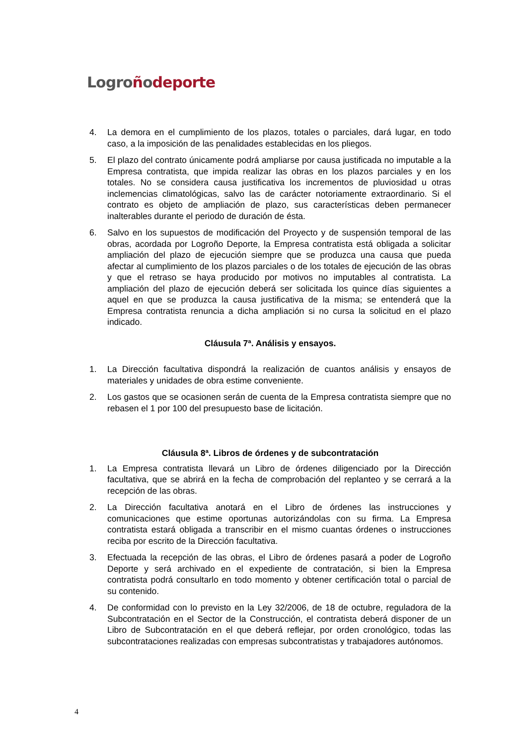Logro ñodeporte
4. La demora en el cumplimiento de los plazos, totales o parciales, dará lugar, en todo caso, a la imposición de las penalidades establecidas en los pliegos.
5. El plazo del contrato únicamente podrá ampliarse por causa justificada no imputable a la Empresa contratista, que impida realizar las obras en los plazos parciales y en los totales. No se considera causa justificativa los incrementos de pluviosidad u otras inclemencias climatológicas, salvo las de carácter notoriamente extraordinario. Si el contrato es objeto de ampliación de plazo, sus características deben permanecer inalterables durante el periodo de duración de ésta.
6. Salvo en los supuestos de modificación del Proyecto y de suspensión temporal de las obras, acordada por Logroño Deporte, la Empresa contratista está obligada a solicitar ampliación del plazo de ejecución siempre que se produzca una causa que pueda afectar al cumplimiento de los plazos parciales o de los totales de ejecución de las obras y que el retraso se haya producido por motivos no imputables al contratista. La ampliación del plazo de ejecución deberá ser solicitada los quince días siguientes a aquel en que se produzca la causa justificativa de la misma; se entenderá que la Empresa contratista renuncia a dicha ampliación si no cursa la solicitud en el plazo indicado.
Cláusula 7ª. Análisis y ensayos.
1. La Dirección facultativa dispondrá la realización de cuantos análisis y ensayos de materiales y unidades de obra estime conveniente.
2. Los gastos que se ocasionen serán de cuenta de la Empresa contratista siempre que no rebasen el 1 por 100 del presupuesto base de licitación.
Cláusula 8ª. Libros de órdenes y de subcontratación
1. La Empresa contratista llevará un Libro de órdenes diligenciado por la Dirección facultativa, que se abrirá en la fecha de comprobación del replanteo y se cerrará a la recepción de las obras.
2. La Dirección facultativa anotará en el Libro de órdenes las instrucciones y comunicaciones que estime oportunas autorizándolas con su firma. La Empresa contratista estará obligada a transcribir en el mismo cuantas órdenes o instrucciones reciba por escrito de la Dirección facultativa.
3. Efectuada la recepción de las obras, el Libro de órdenes pasará a poder de Logroño Deporte y será archivado en el expediente de contratación, si bien la Empresa contratista podrá consultarlo en todo momento y obtener certificación total o parcial de su contenido.
4. De conformidad con lo previsto en la Ley 32/2006, de 18 de octubre, reguladora de la Subcontratación en el Sector de la Construcción, el contratista deberá disponer de un Libro de Subcontratación en el que deberá reflejar, por orden cronológico, todas las subcontrataciones realizadas con empresas subcontratistas y trabajadores autónomos.
4